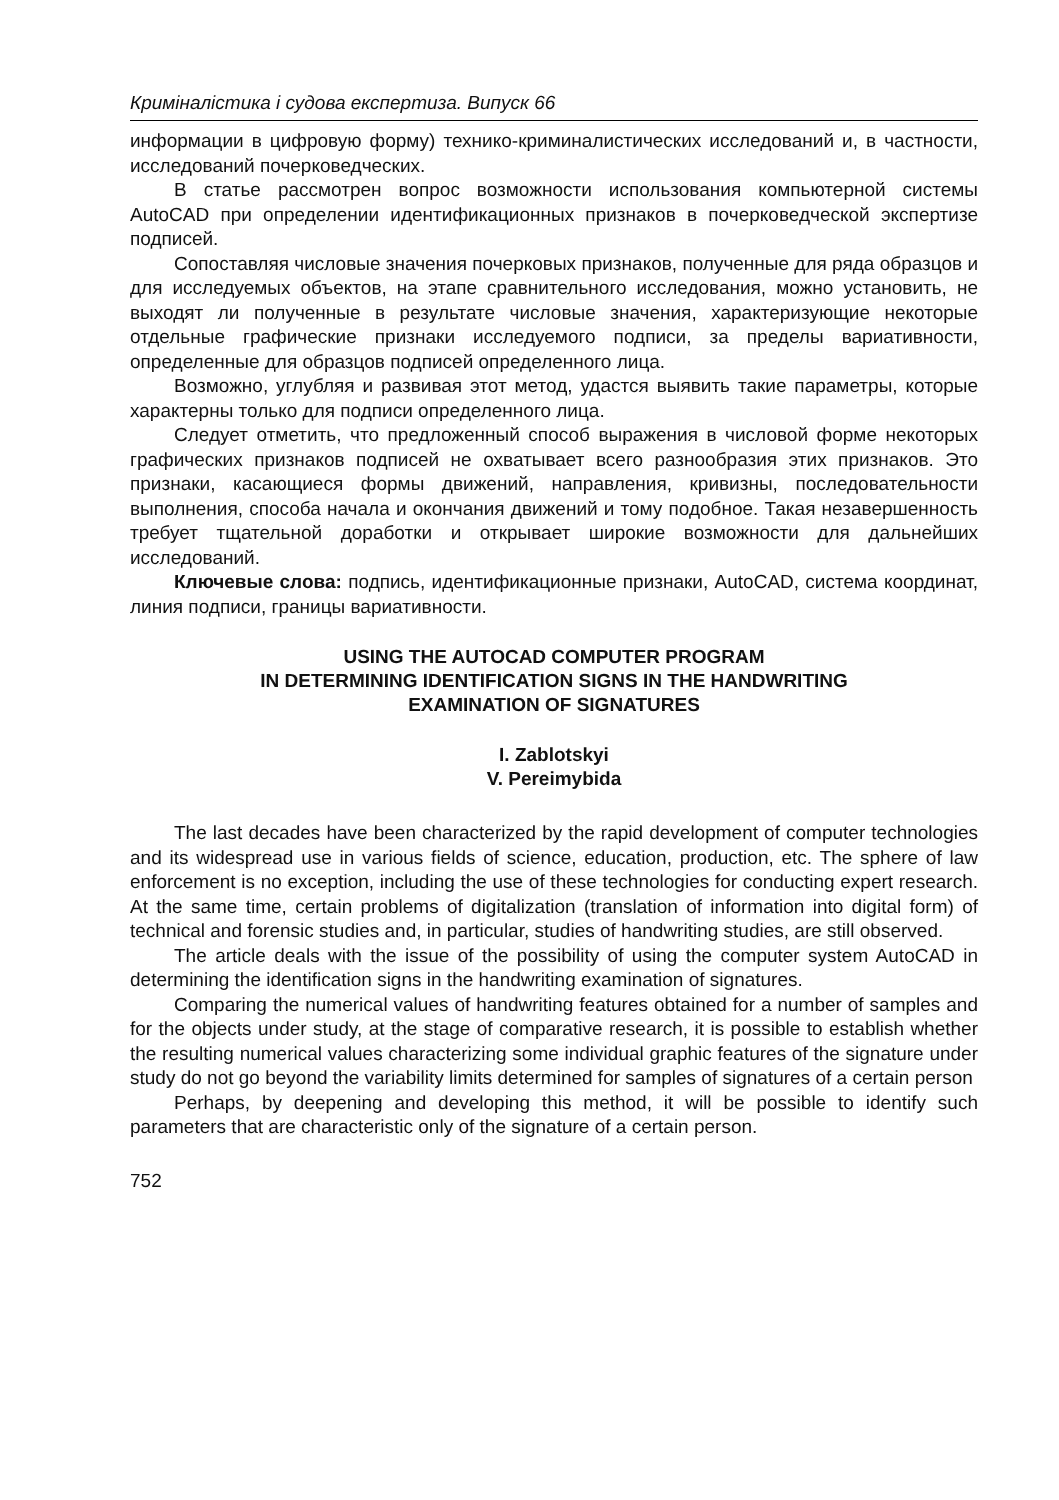Криміналістика і судова експертиза. Випуск 66
информации в цифровую форму) технико-криминалистических исследований и, в частности, исследований почерковедческих.
В статье рассмотрен вопрос возможности использования компьютерной системы AutoCAD при определении идентификационных признаков в почерковедческой экспертизе подписей.
Сопоставляя числовые значения почерковых признаков, полученные для ряда образцов и для исследуемых объектов, на этапе сравнительного исследования, можно установить, не выходят ли полученные в результате числовые значения, характеризующие некоторые отдельные графические признаки исследуемого подписи, за пределы вариативности, определенные для образцов подписей определенного лица.
Возможно, углубляя и развивая этот метод, удастся выявить такие параметры, которые характерны только для подписи определенного лица.
Следует отметить, что предложенный способ выражения в числовой форме некоторых графических признаков подписей не охватывает всего разнообразия этих признаков. Это признаки, касающиеся формы движений, направления, кривизны, последовательности выполнения, способа начала и окончания движений и тому подобное. Такая незавершенность требует тщательной доработки и открывает широкие возможности для дальнейших исследований.
Ключевые слова: подпись, идентификационные признаки, AutoCAD, система координат, линия подписи, границы вариативности.
USING THE AUTOCAD COMPUTER PROGRAM
IN DETERMINING IDENTIFICATION SIGNS IN THE HANDWRITING
EXAMINATION OF SIGNATURES
I. Zablotskyi
V. Pereimybida
The last decades have been characterized by the rapid development of computer technologies and its widespread use in various fields of science, education, production, etc. The sphere of law enforcement is no exception, including the use of these technologies for conducting expert research. At the same time, certain problems of digitalization (translation of information into digital form) of technical and forensic studies and, in particular, studies of handwriting studies, are still observed.
The article deals with the issue of the possibility of using the computer system AutoCAD in determining the identification signs in the handwriting examination of signatures.
Comparing the numerical values of handwriting features obtained for a number of samples and for the objects under study, at the stage of comparative research, it is possible to establish whether the resulting numerical values characterizing some individual graphic features of the signature under study do not go beyond the variability limits determined for samples of signatures of a certain person
Perhaps, by deepening and developing this method, it will be possible to identify such parameters that are characteristic only of the signature of a certain person.
752